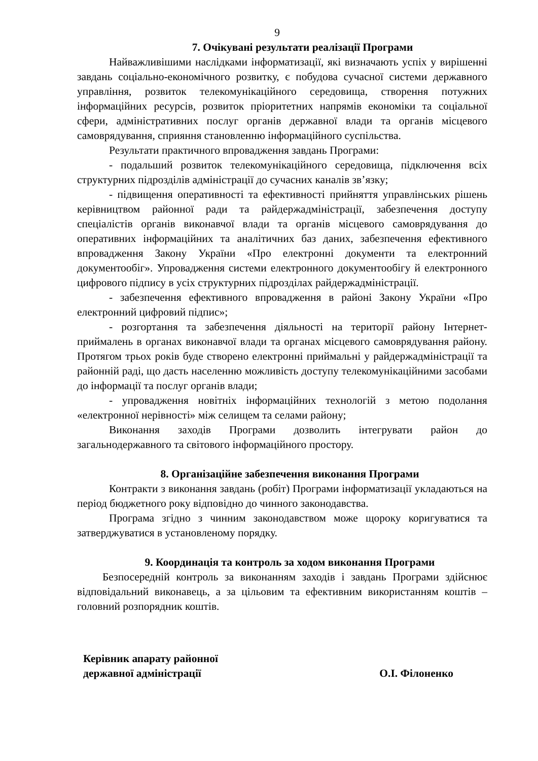9
7. Очікувані результати реалізації Програми
Найважливішими наслідками інформатизації, які визначають успіх у вирішенні завдань соціально-економічного розвитку, є побудова сучасної системи державного управління, розвиток телекомунікаційного середовища, створення потужних інформаційних ресурсів, розвиток пріоритетних напрямів економіки та соціальної сфери, адміністративних послуг органів державної влади та органів місцевого самоврядування, сприяння становленню інформаційного суспільства.
Результати практичного впровадження завдань Програми:
- подальший розвиток телекомунікаційного середовища, підключення всіх структурних підрозділів адміністрації до сучасних каналів зв’язку;
- підвищення оперативності та ефективності прийняття управлінських рішень керівництвом районної ради та райдержадміністрації, забезпечення доступу спеціалістів органів виконавчої влади та органів місцевого самоврядування до оперативних інформаційних та аналітичних баз даних, забезпечення ефективного впровадження Закону України «Про електронні документи та електронний документообіг». Упровадження системи електронного документообігу й електронного цифрового підпису в усіх структурних підрозділах райдержадміністрації.
- забезпечення ефективного впровадження в районі Закону України «Про електронний цифровий підпис»;
- розгортання та забезпечення діяльності на території району Інтернет-приймалень в органах виконавчої влади та органах місцевого самоврядування району. Протягом трьох років буде створено електронні приймальні у райдержадміністрації та районній раді, що дасть населенню можливість доступу телекомунікаційними засобами до інформації та послуг органів влади;
- упровадження новітніх інформаційних технологій з метою подолання «електронної нерівності» між селищем та селами району;
Виконання заходів Програми дозволить інтегрувати район до загальнодержавного та світового інформаційного простору.
8. Організаційне забезпечення виконання Програми
Контракти з виконання завдань (робіт) Програми інформатизації укладаються на період бюджетного року відповідно до чинного законодавства.
Програма згідно з чинним законодавством може щороку коригуватися та затверджуватися в установленому порядку.
9. Координація та контроль за ходом виконання Програми
Безпосередній контроль за виконанням заходів і завдань Програми здійснює відповідальний виконавець, а за цільовим та ефективним використанням коштів – головний розпорядник коштів.
Керівник апарату районної
державної адміністрації
О.І. Філоненко